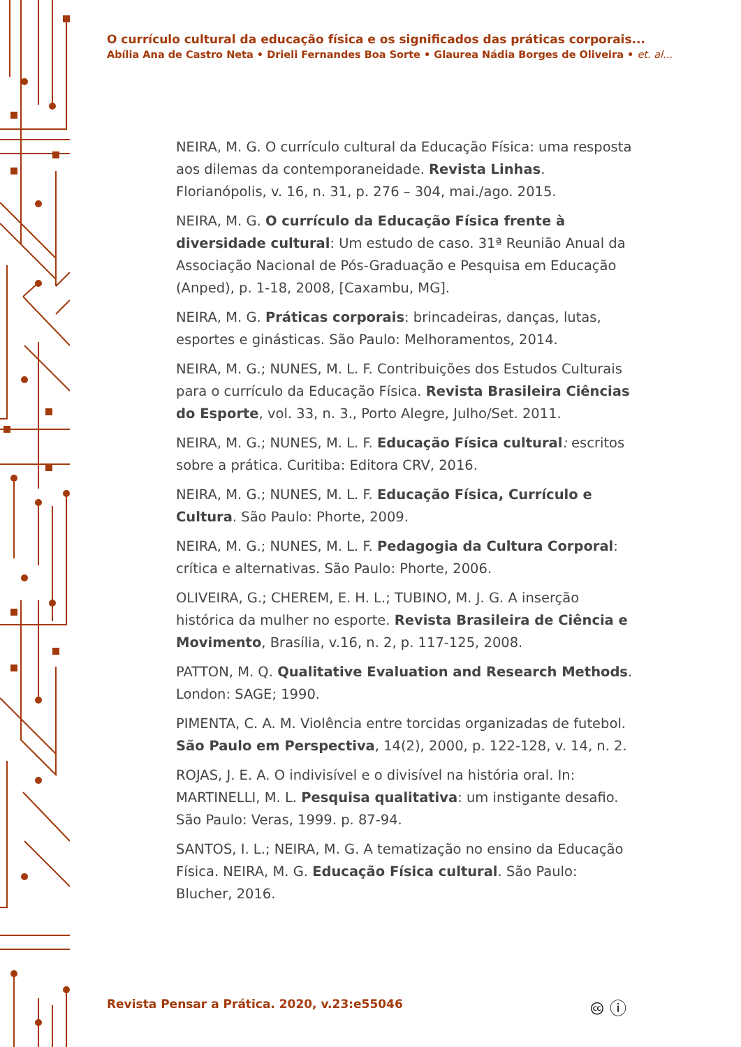O currículo cultural da educação física e os significados das práticas corporais...
Abília Ana de Castro Neta • Drieli Fernandes Boa Sorte • Glaurea Nádia Borges de Oliveira • et. al...
NEIRA, M. G. O currículo cultural da Educação Física: uma resposta aos dilemas da contemporaneidade. Revista Linhas. Florianópolis, v. 16, n. 31, p. 276 – 304, mai./ago. 2015.
NEIRA, M. G. O currículo da Educação Física frente à diversidade cultural: Um estudo de caso. 31ª Reunião Anual da Associação Nacional de Pós-Graduação e Pesquisa em Educação (Anped), p. 1-18, 2008, [Caxambu, MG].
NEIRA, M. G. Práticas corporais: brincadeiras, danças, lutas, esportes e ginásticas. São Paulo: Melhoramentos, 2014.
NEIRA, M. G.; NUNES, M. L. F. Contribuições dos Estudos Culturais para o currículo da Educação Física. Revista Brasileira Ciências do Esporte, vol. 33, n. 3., Porto Alegre, Julho/Set. 2011.
NEIRA, M. G.; NUNES, M. L. F. Educação Física cultural: escritos sobre a prática. Curitiba: Editora CRV, 2016.
NEIRA, M. G.; NUNES, M. L. F. Educação Física, Currículo e Cultura. São Paulo: Phorte, 2009.
NEIRA, M. G.; NUNES, M. L. F. Pedagogia da Cultura Corporal: crítica e alternativas. São Paulo: Phorte, 2006.
OLIVEIRA, G.; CHEREM, E. H. L.; TUBINO, M. J. G. A inserção histórica da mulher no esporte. Revista Brasileira de Ciência e Movimento, Brasília, v.16, n. 2, p. 117-125, 2008.
PATTON, M. Q. Qualitative Evaluation and Research Methods. London: SAGE; 1990.
PIMENTA, C. A. M. Violência entre torcidas organizadas de futebol. São Paulo em Perspectiva, 14(2), 2000, p. 122-128, v. 14, n. 2.
ROJAS, J. E. A. O indivisível e o divisível na história oral. In: MARTINELLI, M. L. Pesquisa qualitativa: um instigante desafio. São Paulo: Veras, 1999. p. 87-94.
SANTOS, I. L.; NEIRA, M. G. A tematização no ensino da Educação Física. NEIRA, M. G. Educação Física cultural. São Paulo: Blucher, 2016.
Revista Pensar a Prática. 2020, v.23:e55046
🅭 ⓘ